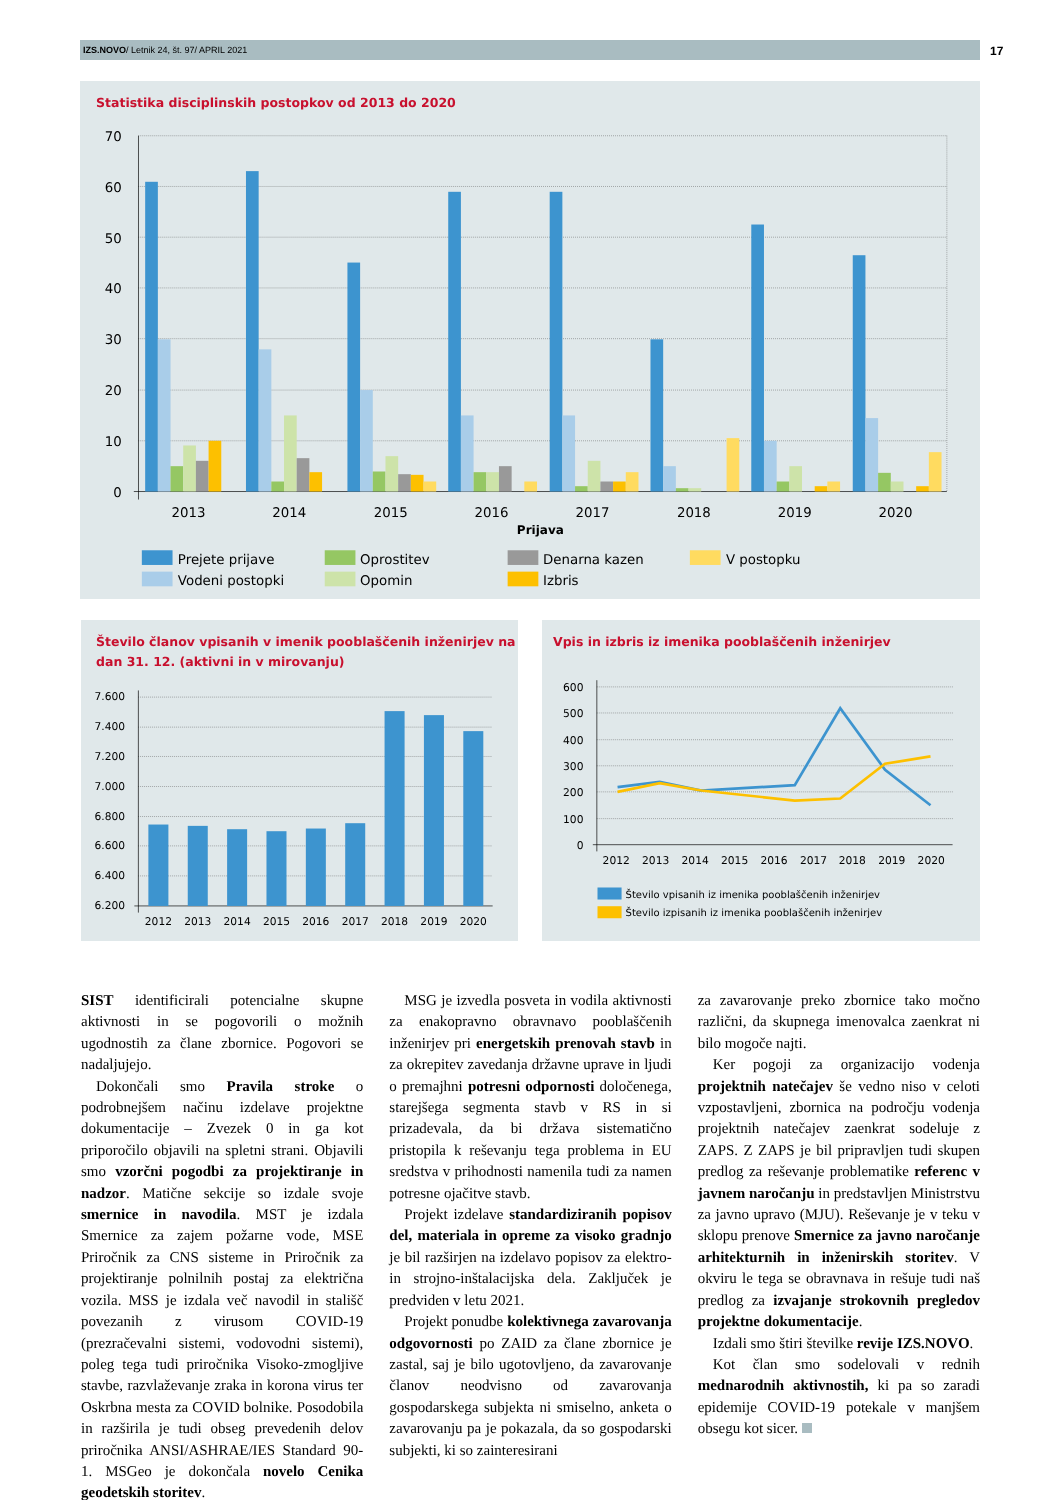IZS.NOVO/ Letnik 24, št. 97/ APRIL 2021 17
Statistika disciplinskih postopkov od 2013 do 2020
70
60
50
40
30
20
10
0
2013
2014
2015
2016
2017
2018
2019
2020
Prijava
Prejete prijave
Vodeni postopki
Oprostitev
Opomin
Denarna kazen
Izbris
V postopku
Število članov vpisanih v imenik pooblaščenih inženirjev na dan 31. 12. (aktivni in v mirovanju)
7.600
7.400
7.200
7.000
6.800
6.600
6.400
6.200
2012
2013
2014
2015
2016
2017
2018
2019
2020
Vpis in izbris iz imenika pooblaščenih inženirjev
600
500
400
300
200
100
0
2012
2013
2014
2015
2016
2017
2018
2019
2020
Število vpisanih iz imenika pooblaščenih inženirjev
Število izpisanih iz imenika pooblaščenih inženirjev
SIST identificirali potencialne skupne aktivnosti in se pogovorili o možnih ugodnostih za člane zbornice. Pogovori se nadaljujejo.
Dokončali smo Pravila stroke o podrobnejšem načinu izdelave projektne dokumentacije – Zvezek 0 in ga kot priporočilo objavili na spletni strani. Objavili smo vzorčni pogodbi za projektiranje in nadzor. Matične sekcije so izdale svoje smernice in navodila. MST je izdala Smernice za zajem požarne vode, MSE Priročnik za CNS sisteme in Priročnik za projektiranje polnilnih postaj za električna vozila. MSS je izdala več navodil in stališč povezanih z virusom COVID-19 (prezračevalni sistemi, vodovodni sistemi), poleg tega tudi priročnika Visoko-zmogljive stavbe, razvlaževanje zraka in korona virus ter Oskrbna mesta za COVID bolnike. Posodobila in razširila je tudi obseg prevedenih delov priročnika ANSI/ASHRAE/IES Standard 90-1. MSGeo je dokončala novelo Cenika geodetskih storitev.
MSG je izvedla posveta in vodila aktivnosti za enakopravno obravnavo pooblaščenih inženirjev pri energetskih prenovah stavb in za okrepitev zavedanja državne uprave in ljudi o premajhni potresni odpornosti določenega, starejšega segmenta stavb v RS in si prizadevala, da bi država sistematično pristopila k reševanju tega problema in EU sredstva v prihodnosti namenila tudi za namen potresne ojačitve stavb.
Projekt izdelave standardiziranih popisov del, materiala in opreme za visoko gradnjo je bil razširjen na izdelavo popisov za elektro- in strojno-inštalacijska dela. Zaključek je predviden v letu 2021.
Projekt ponudbe kolektivnega zavarovanja odgovornosti po ZAID za člane zbornice je zastal, saj je bilo ugotovljeno, da zavarovanje članov neodvisno od zavarovanja gospodarskega subjekta ni smiselno, anketa o zavarovanju pa je pokazala, da so gospodarski subjekti, ki so zainteresirani
za zavarovanje preko zbornice tako močno različni, da skupnega imenovalca zaenkrat ni bilo mogoče najti.
Ker pogoji za organizacijo vodenja projektnih natečajev še vedno niso v celoti vzpostavljeni, zbornica na področju vodenja projektnih natečajev zaenkrat sodeluje z ZAPS. Z ZAPS je bil pripravljen tudi skupen predlog za reševanje problematike referenc v javnem naročanju in predstavljen Ministrstvu za javno upravo (MJU). Reševanje je v teku v sklopu prenove Smernice za javno naročanje arhitekturnih in inženirskih storitev. V okviru le tega se obravnava in rešuje tudi naš predlog za izvajanje strokovnih pregledov projektne dokumentacije.
Izdali smo štiri številke revije IZS.NOVO.
Kot član smo sodelovali v rednih mednarodnih aktivnostih, ki pa so zaradi epidemije COVID-19 potekale v manjšem obsegu kot sicer.